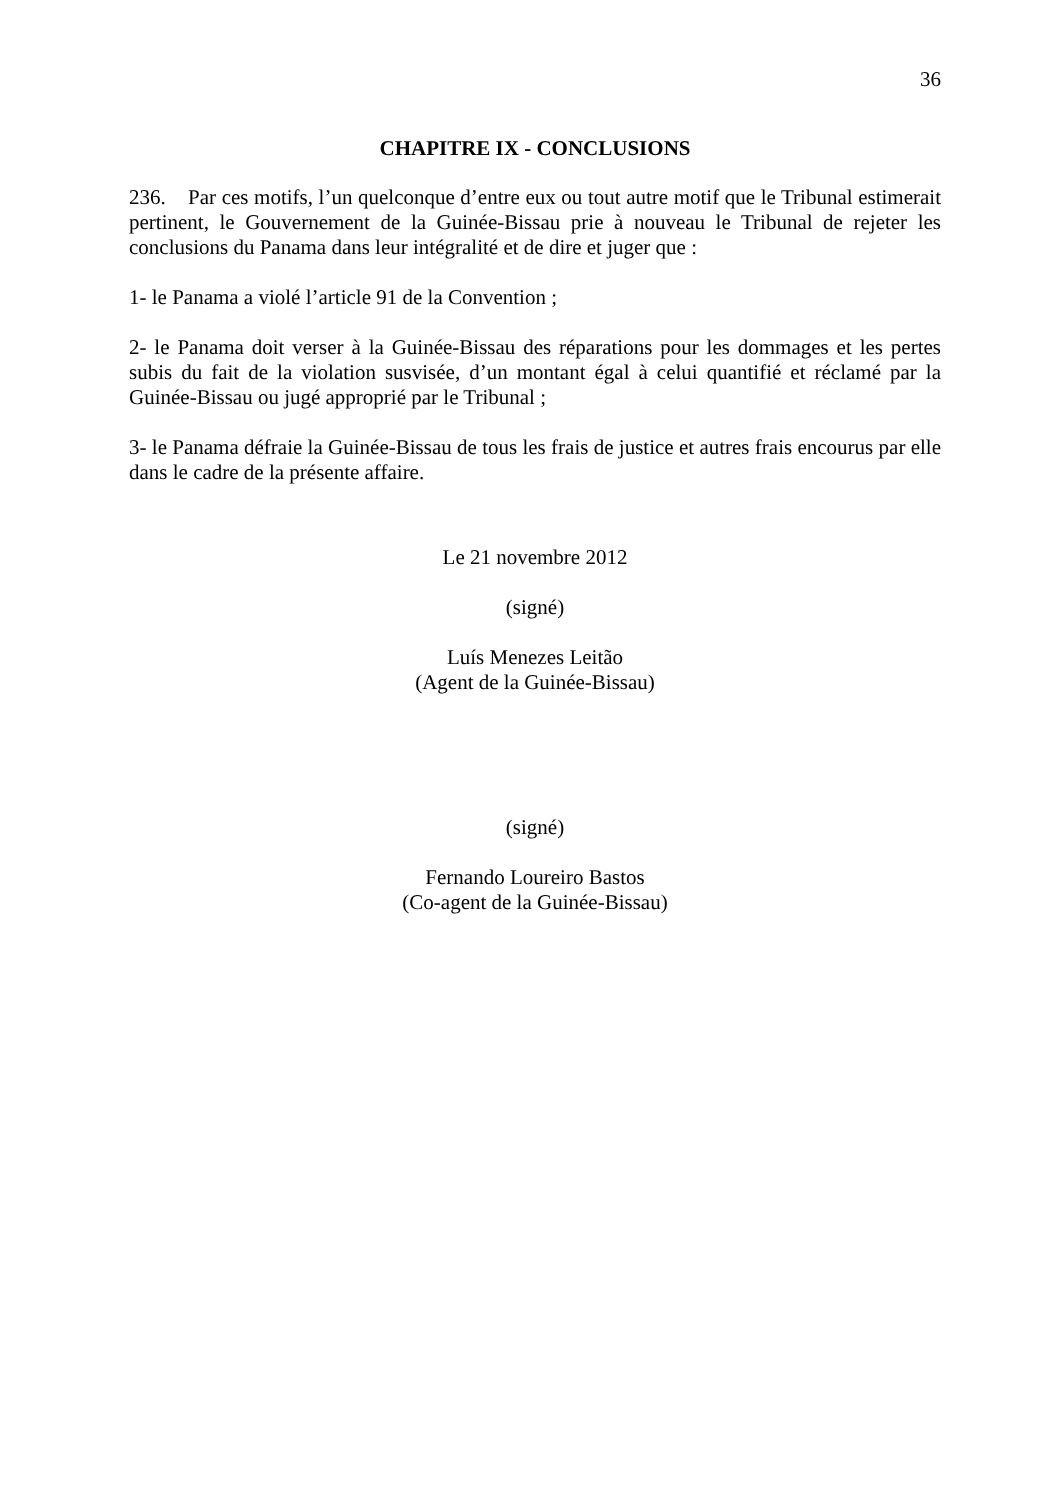36
CHAPITRE IX - CONCLUSIONS
236. Par ces motifs, l’un quelconque d’entre eux ou tout autre motif que le Tribunal estimerait pertinent, le Gouvernement de la Guinée-Bissau prie à nouveau le Tribunal de rejeter les conclusions du Panama dans leur intégralité et de dire et juger que :
1- le Panama a violé l’article 91 de la Convention ;
2- le Panama doit verser à la Guinée-Bissau des réparations pour les dommages et les pertes subis du fait de la violation susvisée, d’un montant égal à celui quantifié et réclamé par la Guinée-Bissau ou jugé approprié par le Tribunal ;
3- le Panama défraie la Guinée-Bissau de tous les frais de justice et autres frais encourus par elle dans le cadre de la présente affaire.
Le 21 novembre 2012
(signé)
Luís Menezes Leitão
(Agent de la Guinée-Bissau)
(signé)
Fernando Loureiro Bastos
(Co-agent de la Guinée-Bissau)